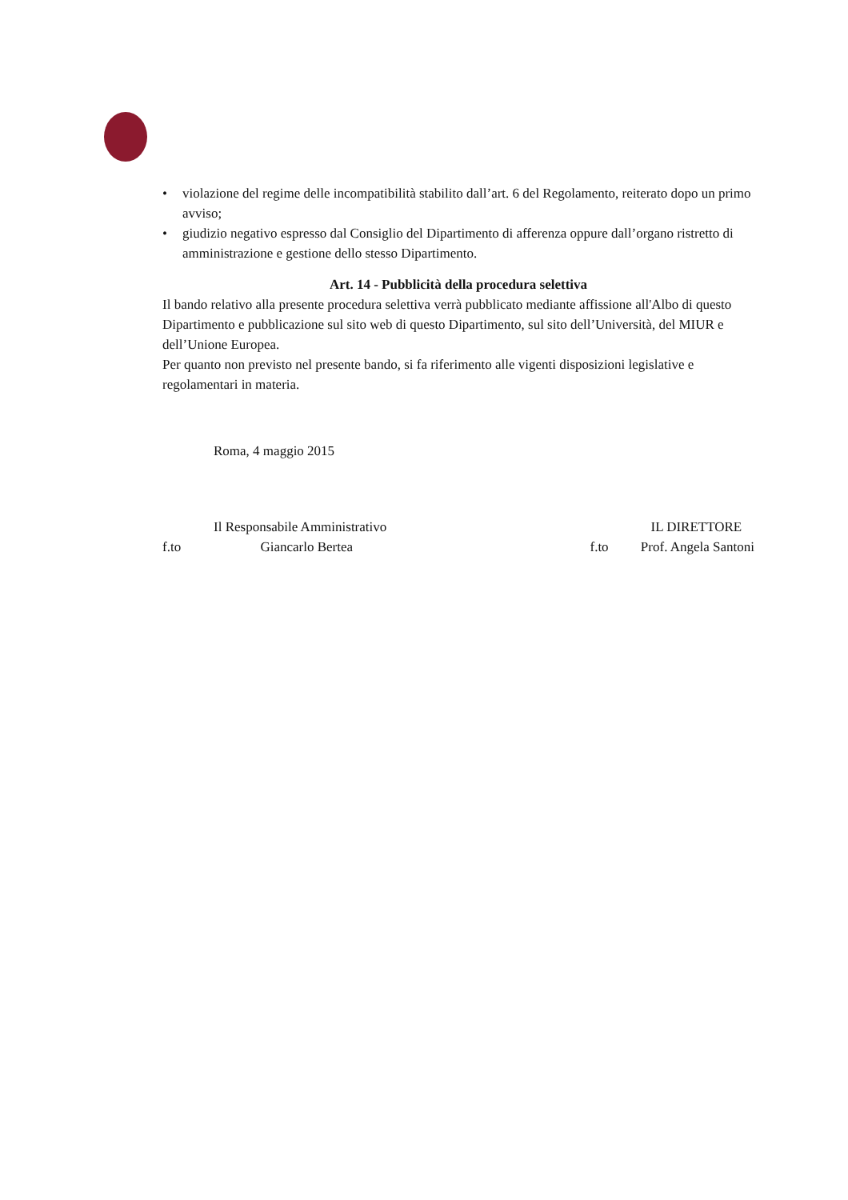• violazione del regime delle incompatibilità stabilito dall’art. 6 del Regolamento, reiterato dopo un primo avviso;
• giudizio negativo espresso dal Consiglio del Dipartimento di afferenza oppure dall’organo ristretto di amministrazione e gestione dello stesso Dipartimento.
Art. 14 - Pubblicità della procedura selettiva
Il bando relativo alla presente procedura selettiva verrà pubblicato mediante affissione all'Albo di questo Dipartimento e pubblicazione sul sito web di questo Dipartimento, sul sito dell’Università, del MIUR e dell’Unione Europea.
Per quanto non previsto nel presente bando, si fa riferimento alle vigenti disposizioni legislative e regolamentari in materia.
Roma, 4 maggio 2015
Il Responsabile Amministrativo
f.to Giancarlo Bertea
IL DIRETTORE
f.to Prof. Angela Santoni